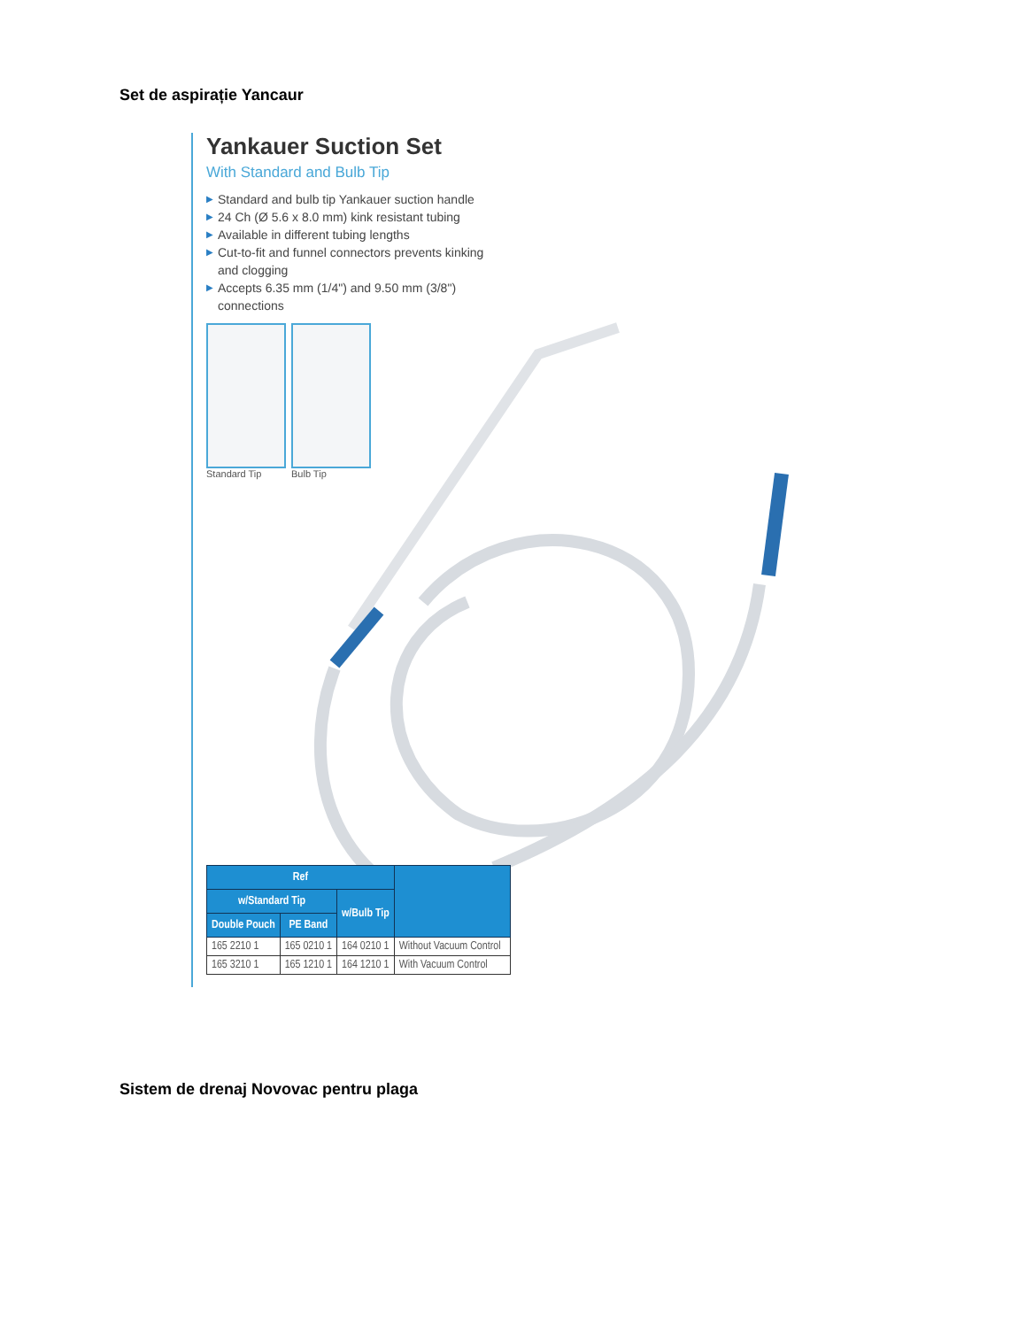Set de aspirație Yancaur
Yankauer Suction Set
With Standard and Bulb Tip
▶ Standard and bulb tip Yankauer suction handle
▶ 24 Ch (Ø 5.6 x 8.0 mm) kink resistant tubing
▶ Available in different tubing lengths
▶ Cut-to-fit and funnel connectors prevents kinking and clogging
▶ Accepts 6.35 mm (1/4") and 9.50 mm (3/8") connections
Standard Tip Bulb Tip
| Ref | | | |
| --- | --- | --- | --- |
| w/Standard Tip | | w/Bulb Tip | |
| Double Pouch | PE Band | | |
| 165 2210 1 | 165 0210 1 | 164 0210 1 | Without Vacuum Control |
| 165 3210 1 | 165 1210 1 | 164 1210 1 | With Vacuum Control |
Sistem de drenaj Novovac pentru plaga